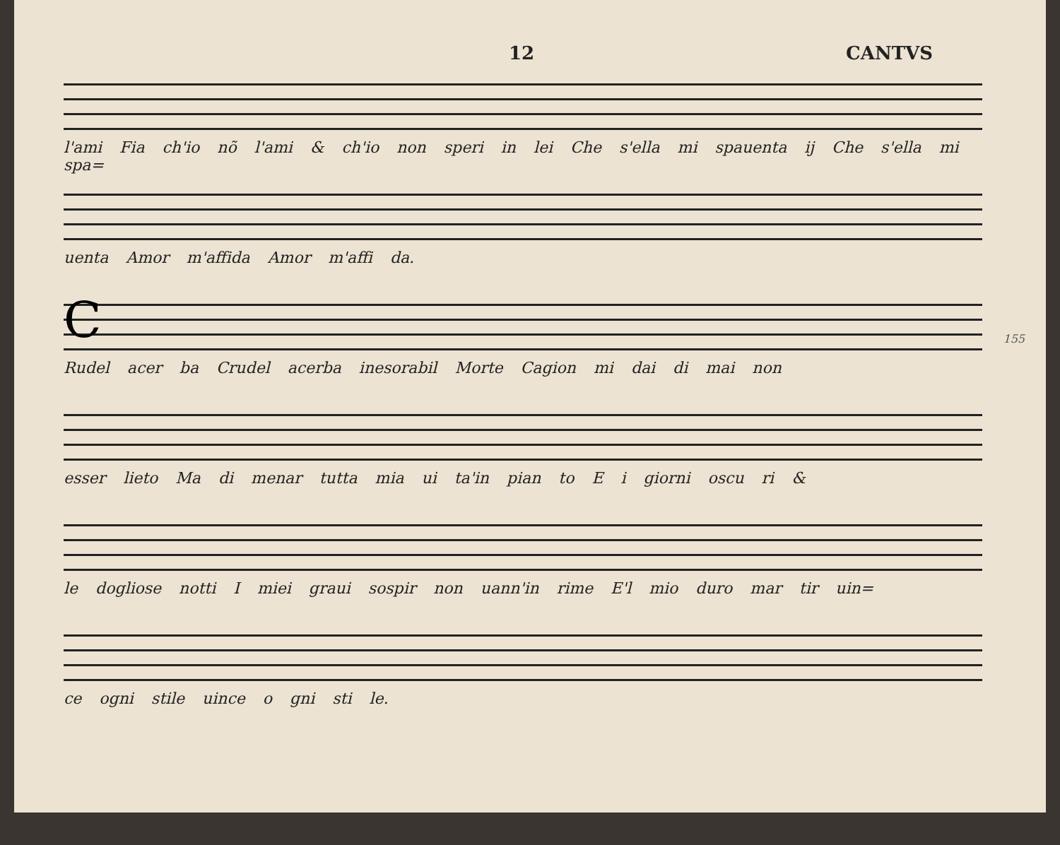12 CANTVS
l'ami Fia ch'io nõ l'ami & ch'io non speri in lei Che s'ella mi spauenta ij Che s'ella mi spa=
uenta Amor m'affida Amor m'affi da.
C
Rudel acer ba Crudel acerba inesorabil Morte Cagion mi dai di mai non
155
esser lieto Ma di menar tutta mia ui ta'in pian to E i giorni oscu ri &
le dogliose notti I miei graui sospir non uann'in rime E'l mio duro mar tir uin=
ce ogni stile uince o gni sti le.